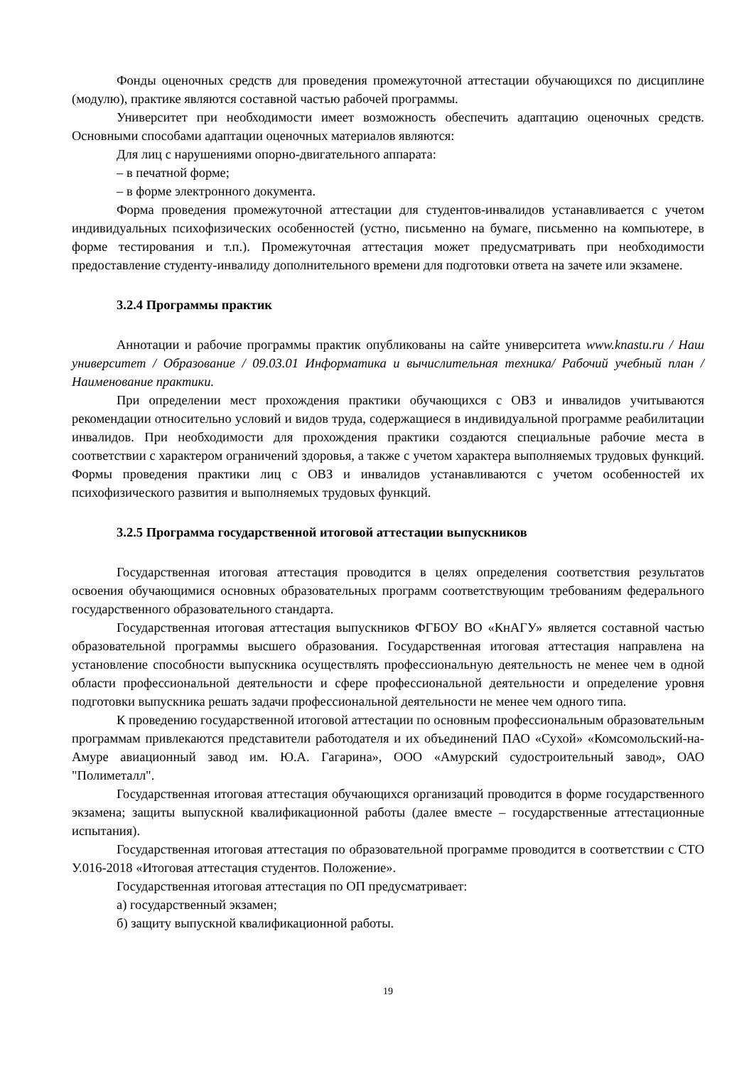Фонды оценочных средств для проведения промежуточной аттестации обучающихся по дисциплине (модулю), практике являются составной частью рабочей программы.
Университет при необходимости имеет возможность обеспечить адаптацию оценочных средств. Основными способами адаптации оценочных материалов являются:
Для лиц с нарушениями опорно-двигательного аппарата:
– в печатной форме;
– в форме электронного документа.
Форма проведения промежуточной аттестации для студентов-инвалидов устанавливается с учетом индивидуальных психофизических особенностей (устно, письменно на бумаге, письменно на компьютере, в форме тестирования и т.п.). Промежуточная аттестация может предусматривать при необходимости предоставление студенту-инвалиду дополнительного времени для подготовки ответа на зачете или экзамене.
3.2.4 Программы практик
Аннотации и рабочие программы практик опубликованы на сайте университета www.knastu.ru / Наш университет / Образование / 09.03.01 Информатика и вычислительная техника/ Рабочий учебный план / Наименование практики.
При определении мест прохождения практики обучающихся с ОВЗ и инвалидов учитываются рекомендации относительно условий и видов труда, содержащиеся в индивидуальной программе реабилитации инвалидов. При необходимости для прохождения практики создаются специальные рабочие места в соответствии с характером ограничений здоровья, а также с учетом характера выполняемых трудовых функций. Формы проведения практики лиц с ОВЗ и инвалидов устанавливаются с учетом особенностей их психофизического развития и выполняемых трудовых функций.
3.2.5 Программа государственной итоговой аттестации выпускников
Государственная итоговая аттестация проводится в целях определения соответствия результатов освоения обучающимися основных образовательных программ соответствующим требованиям федерального государственного образовательного стандарта.
Государственная итоговая аттестация выпускников ФГБОУ ВО «КнАГУ» является составной частью образовательной программы высшего образования. Государственная итоговая аттестация направлена на установление способности выпускника осуществлять профессиональную деятельность не менее чем в одной области профессиональной деятельности и сфере профессиональной деятельности и определение уровня подготовки выпускника решать задачи профессиональной деятельности не менее чем одного типа.
К проведению государственной итоговой аттестации по основным профессиональным образовательным программам привлекаются представители работодателя и их объединений ПАО «Сухой» «Комсомольский-на-Амуре авиационный завод им. Ю.А. Гагарина», ООО «Амурский судостроительный завод», ОАО "Полиметалл".
Государственная итоговая аттестация обучающихся организаций проводится в форме государственного экзамена; защиты выпускной квалификационной работы (далее вместе – государственные аттестационные испытания).
Государственная итоговая аттестация по образовательной программе проводится в соответствии с СТО У.016-2018 «Итоговая аттестация студентов. Положение».
Государственная итоговая аттестация по ОП предусматривает:
а) государственный экзамен;
б) защиту выпускной квалификационной работы.
19